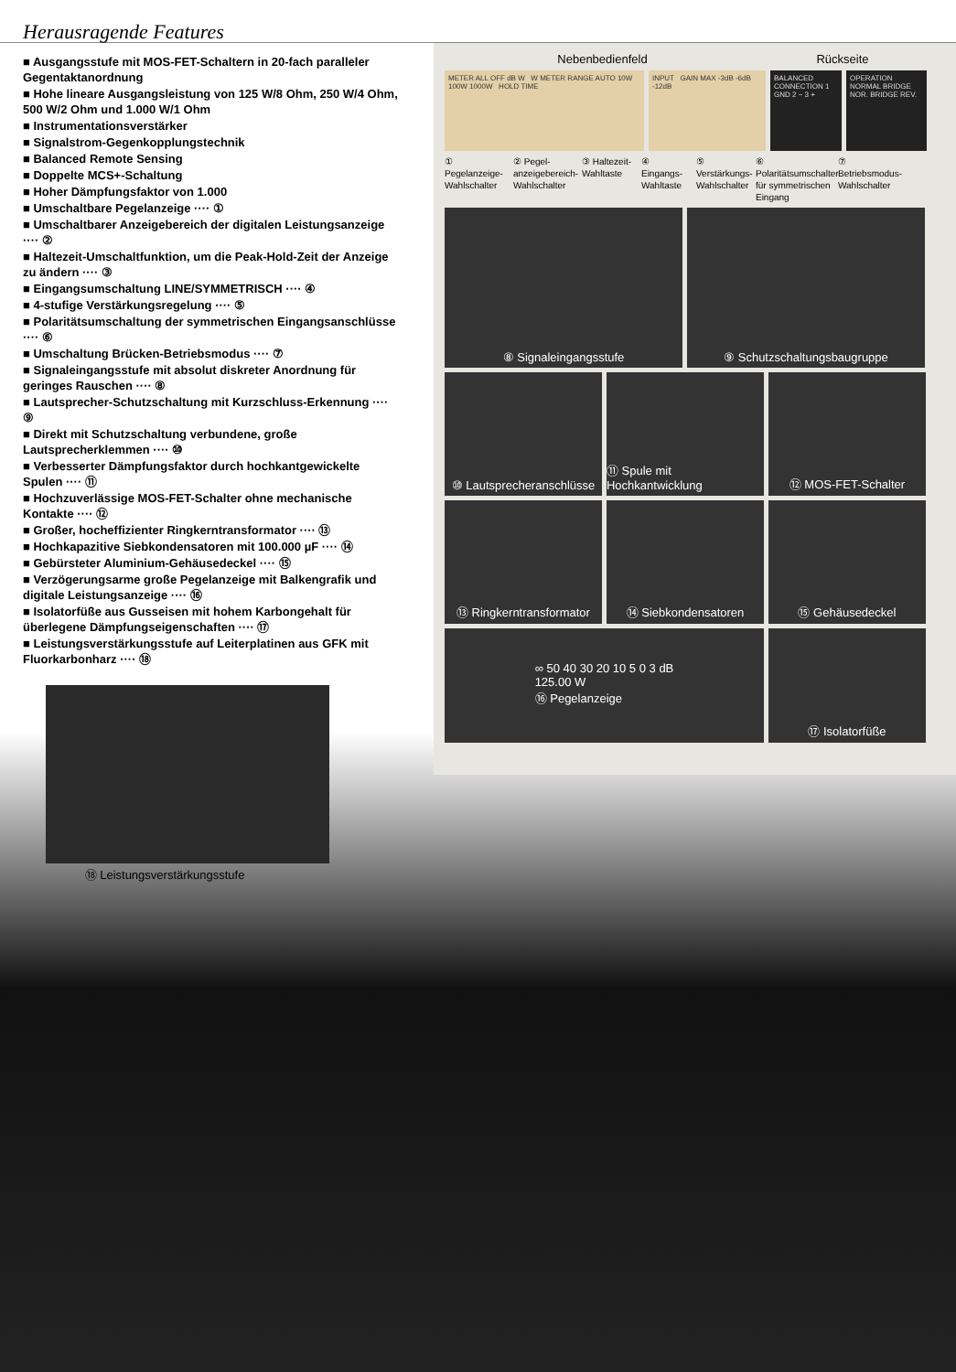Herausragende Features
■ Ausgangsstufe mit MOS-FET-Schaltern in 20-fach paralleler Gegentaktanordnung
■ Hohe lineare Ausgangsleistung von 125 W/8 Ohm, 250 W/4 Ohm, 500 W/2 Ohm und 1.000 W/1 Ohm
■ Instrumentationsverstärker
■ Signalstrom-Gegenkopplungstechnik
■ Balanced Remote Sensing
■ Doppelte MCS+-Schaltung
■ Hoher Dämpfungsfaktor von 1.000
■ Umschaltbare Pegelanzeige ···· ①
■ Umschaltbarer Anzeigebereich der digitalen Leistungsanzeige ···· ②
■ Haltezeit-Umschaltfunktion, um die Peak-Hold-Zeit der Anzeige zu ändern ···· ③
■ Eingangsumschaltung LINE/SYMMETRISCH ···· ④
■ 4-stufige Verstärkungsregelung ···· ⑤
■ Polaritätsumschaltung der symmetrischen Eingangsanschlüsse ···· ⑥
■ Umschaltung Brücken-Betriebsmodus ···· ⑦
■ Signaleingangsstufe mit absolut diskreter Anordnung für geringes Rauschen ···· ⑧
■ Lautsprecher-Schutzschaltung mit Kurzschluss-Erkennung ···· ⑨
■ Direkt mit Schutzschaltung verbundene, große Lautsprecherklemmen ···· ⑩
■ Verbesserter Dämpfungsfaktor durch hochkantgewickelte Spulen ···· ⑪
■ Hochzuverlässige MOS-FET-Schalter ohne mechanische Kontakte ···· ⑫
■ Großer, hocheffizienter Ringkerntransformator ···· ⑬
■ Hochkapazitive Siebkondensatoren mit 100.000 µF ···· ⑭
■ Gebürsteter Aluminium-Gehäusedeckel ···· ⑮
■ Verzögerungsarme große Pegelanzeige mit Balkengrafik und digitale Leistungsanzeige ···· ⑯
■ Isolatorfüße aus Gusseisen mit hohem Karbongehalt für überlegene Dämpfungseigenschaften ···· ⑰
■ Leistungsverstärkungsstufe auf Leiterplatinen aus GFK mit Fluorkarbonharz ···· ⑱
⑱ Leistungsverstärkungsstufe
Nebenbedienfeld Rückseite
METER ALL OFF dB W W METER RANGE AUTO 10W 100W 1000W HOLD TIME
INPUT GAIN MAX -3dB -6dB -12dB
BALANCED CONNECTION 1 GND 2 − 3 +
OPERATION NORMAL BRIDGE NOR. BRIDGE REV.
① Pegelanzeige-Wahlschalter
② Pegel-anzeigebereich-Wahlschalter
③ Haltezeit-Wahltaste
④ Eingangs-Wahltaste
⑤ Verstärkungs-Wahlschalter
⑥ Polaritätsumschalter für symmetrischen Eingang
⑦ Betriebsmodus-Wahlschalter
⑧ Signaleingangsstufe ⑨ Schutzschaltungsbaugruppe
⑩ Lautsprecheranschlüsse
⑪ Spule mit Hochkantwicklung
⑫ MOS-FET-Schalter
⑬ Ringkerntransformator
⑭ Siebkondensatoren ⑮ Gehäusedeckel
∞ 50 40 30 20 10 5 0 3 dB
125.00 W
⑯ Pegelanzeige
⑰ Isolatorfüße